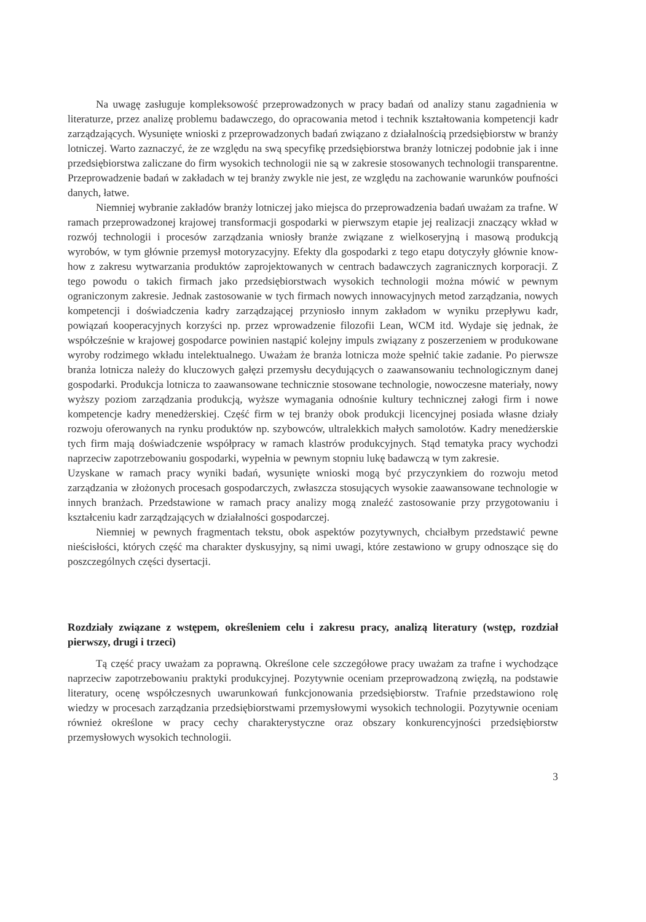Na uwagę zasługuje kompleksowość przeprowadzonych w pracy badań od analizy stanu zagadnienia w literaturze, przez analizę problemu badawczego, do opracowania metod i technik kształtowania kompetencji kadr zarządzających. Wysunięte wnioski z przeprowadzonych badań związano z działalnością przedsiębiorstw w branży lotniczej. Warto zaznaczyć, że ze względu na swą specyfikę przedsiębiorstwa branży lotniczej podobnie jak i inne przedsiębiorstwa zaliczane do firm wysokich technologii nie są w zakresie stosowanych technologii transparentne. Przeprowadzenie badań w zakładach w tej branży zwykle nie jest, ze względu na zachowanie warunków poufności danych, łatwe.
Niemniej wybranie zakładów branży lotniczej jako miejsca do przeprowadzenia badań uważam za trafne. W ramach przeprowadzonej krajowej transformacji gospodarki w pierwszym etapie jej realizacji znaczący wkład w rozwój technologii i procesów zarządzania wniosły branże związane z wielkoseryjną i masową produkcją wyrobów, w tym głównie przemysł motoryzacyjny. Efekty dla gospodarki z tego etapu dotyczyły głównie know-how z zakresu wytwarzania produktów zaprojektowanych w centrach badawczych zagranicznych korporacji. Z tego powodu o takich firmach jako przedsiębiorstwach wysokich technologii można mówić w pewnym ograniczonym zakresie. Jednak zastosowanie w tych firmach nowych innowacyjnych metod zarządzania, nowych kompetencji i doświadczenia kadry zarządzającej przyniosło innym zakładom w wyniku przepływu kadr, powiązań kooperacyjnych korzyści np. przez wprowadzenie filozofii Lean, WCM itd. Wydaje się jednak, że współcześnie w krajowej gospodarce powinien nastąpić kolejny impuls związany z poszerzeniem w produkowane wyroby rodzimego wkładu intelektualnego. Uważam że branża lotnicza może spełnić takie zadanie. Po pierwsze branża lotnicza należy do kluczowych gałęzi przemysłu decydujących o zaawansowaniu technologicznym danej gospodarki. Produkcja lotnicza to zaawansowane technicznie stosowane technologie, nowoczesne materiały, nowy wyższy poziom zarządzania produkcją, wyższe wymagania odnośnie kultury technicznej załogi firm i nowe kompetencje kadry menedżerskiej. Część firm w tej branży obok produkcji licencyjnej posiada własne działy rozwoju oferowanych na rynku produktów np. szybowców, ultralekkich małych samolotów. Kadry menedżerskie tych firm mają doświadczenie współpracy w ramach klastrów produkcyjnych. Stąd tematyka pracy wychodzi naprzeciw zapotrzebowaniu gospodarki, wypełnia w pewnym stopniu lukę badawczą w tym zakresie.
Uzyskane w ramach pracy wyniki badań, wysunięte wnioski mogą być przyczynkiem do rozwoju metod zarządzania w złożonych procesach gospodarczych, zwłaszcza stosujących wysokie zaawansowane technologie w innych branżach. Przedstawione w ramach pracy analizy mogą znaleźć zastosowanie przy przygotowaniu i kształceniu kadr zarządzających w działalności gospodarczej.
Niemniej w pewnych fragmentach tekstu, obok aspektów pozytywnych, chciałbym przedstawić pewne nieścisłości, których część ma charakter dyskusyjny, są nimi uwagi, które zestawiono w grupy odnoszące się do poszczególnych części dysertacji.
Rozdziały związane z wstępem, określeniem celu i zakresu pracy, analizą literatury (wstęp, rozdział pierwszy, drugi i trzeci)
Tą część pracy uważam za poprawną. Określone cele szczegółowe pracy uważam za trafne i wychodzące naprzeciw zapotrzebowaniu praktyki produkcyjnej. Pozytywnie oceniam przeprowadzoną zwięzłą, na podstawie literatury, ocenę współczesnych uwarunkowań funkcjonowania przedsiębiorstw. Trafnie przedstawiono rolę wiedzy w procesach zarządzania przedsiębiorstwami przemysłowymi wysokich technologii. Pozytywnie oceniam również określone w pracy cechy charakterystyczne oraz obszary konkurencyjności przedsiębiorstw przemysłowych wysokich technologii.
3